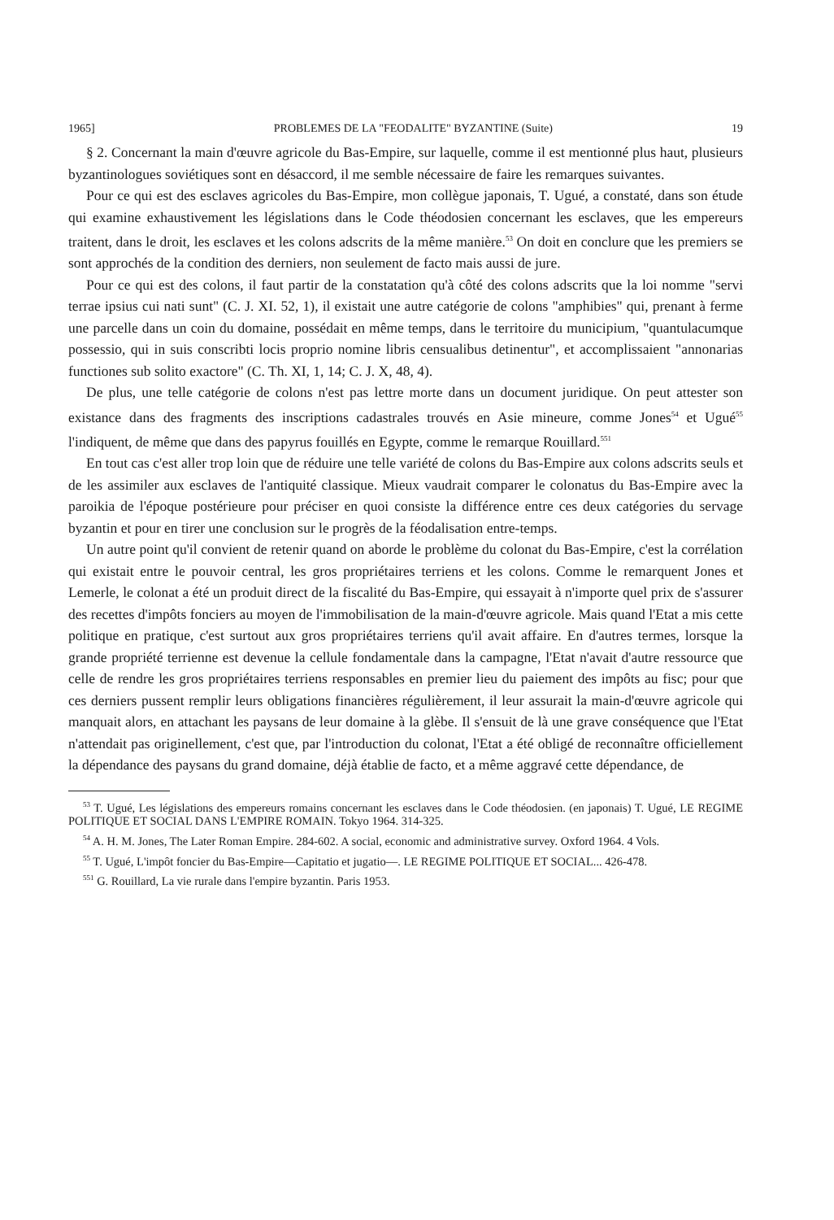1965] PROBLEMES DE LA "FEODALITE" BYZANTINE (Suite) 19
§ 2. Concernant la main d'œuvre agricole du Bas-Empire, sur laquelle, comme il est mentionné plus haut, plusieurs byzantinologues soviétiques sont en désaccord, il me semble nécessaire de faire les remarques suivantes.
Pour ce qui est des esclaves agricoles du Bas-Empire, mon collègue japonais, T. Ugué, a constaté, dans son étude qui examine exhaustivement les législations dans le Code théodosien concernant les esclaves, que les empereurs traitent, dans le droit, les esclaves et les colons adscrits de la même manière.<sup>53</sup> On doit en conclure que les premiers se sont approchés de la condition des derniers, non seulement de facto mais aussi de jure.
Pour ce qui est des colons, il faut partir de la constatation qu'à côté des colons adscrits que la loi nomme "servi terrae ipsius cui nati sunt" (C. J. XI. 52, 1), il existait une autre catégorie de colons "amphibies" qui, prenant à ferme une parcelle dans un coin du domaine, possédait en même temps, dans le territoire du municipium, "quantulacumque possessio, qui in suis conscribti locis proprio nomine libris censualibus detinentur", et accomplissaient "annonarias functiones sub solito exactore" (C. Th. XI, 1, 14; C. J. X, 48, 4).
De plus, une telle catégorie de colons n'est pas lettre morte dans un document juridique. On peut attester son existance dans des fragments des inscriptions cadastrales trouvés en Asie mineure, comme Jones<sup>54</sup> et Ugué<sup>55</sup> l'indiquent, de même que dans des papyrus fouillés en Egypte, comme le remarque Rouillard.<sup>551</sup>
En tout cas c'est aller trop loin que de réduire une telle variété de colons du Bas-Empire aux colons adscrits seuls et de les assimiler aux esclaves de l'antiquité classique. Mieux vaudrait comparer le colonatus du Bas-Empire avec la paroikia de l'époque postérieure pour préciser en quoi consiste la différence entre ces deux catégories du servage byzantin et pour en tirer une conclusion sur le progrès de la féodalisation entre-temps.
Un autre point qu'il convient de retenir quand on aborde le problème du colonat du Bas-Empire, c'est la corrélation qui existait entre le pouvoir central, les gros propriétaires terriens et les colons. Comme le remarquent Jones et Lemerle, le colonat a été un produit direct de la fiscalité du Bas-Empire, qui essayait à n'importe quel prix de s'assurer des recettes d'impôts fonciers au moyen de l'immobilisation de la main-d'œuvre agricole. Mais quand l'Etat a mis cette politique en pratique, c'est surtout aux gros propriétaires terriens qu'il avait affaire. En d'autres termes, lorsque la grande propriété terrienne est devenue la cellule fondamentale dans la campagne, l'Etat n'avait d'autre ressource que celle de rendre les gros propriétaires terriens responsables en premier lieu du paiement des impôts au fisc; pour que ces derniers pussent remplir leurs obligations financières régulièrement, il leur assurait la main-d'œuvre agricole qui manquait alors, en attachant les paysans de leur domaine à la glèbe. Il s'ensuit de là une grave conséquence que l'Etat n'attendait pas originellement, c'est que, par l'introduction du colonat, l'Etat a été obligé de reconnaître officiellement la dépendance des paysans du grand domaine, déjà établie de facto, et a même aggravé cette dépendance, de
<sup>53</sup> T. Ugué, Les législations des empereurs romains concernant les esclaves dans le Code théodosien. (en japonais) T. Ugué, LE REGIME POLITIQUE ET SOCIAL DANS L'EMPIRE ROMAIN. Tokyo 1964. 314-325.
<sup>54</sup> A. H. M. Jones, The Later Roman Empire. 284-602. A social, economic and administrative survey. Oxford 1964. 4 Vols.
<sup>55</sup> T. Ugué, L'impôt foncier du Bas-Empire—Capitatio et jugatio—. LE REGIME POLITIQUE ET SOCIAL... 426-478.
<sup>551</sup> G. Rouillard, La vie rurale dans l'empire byzantin. Paris 1953.